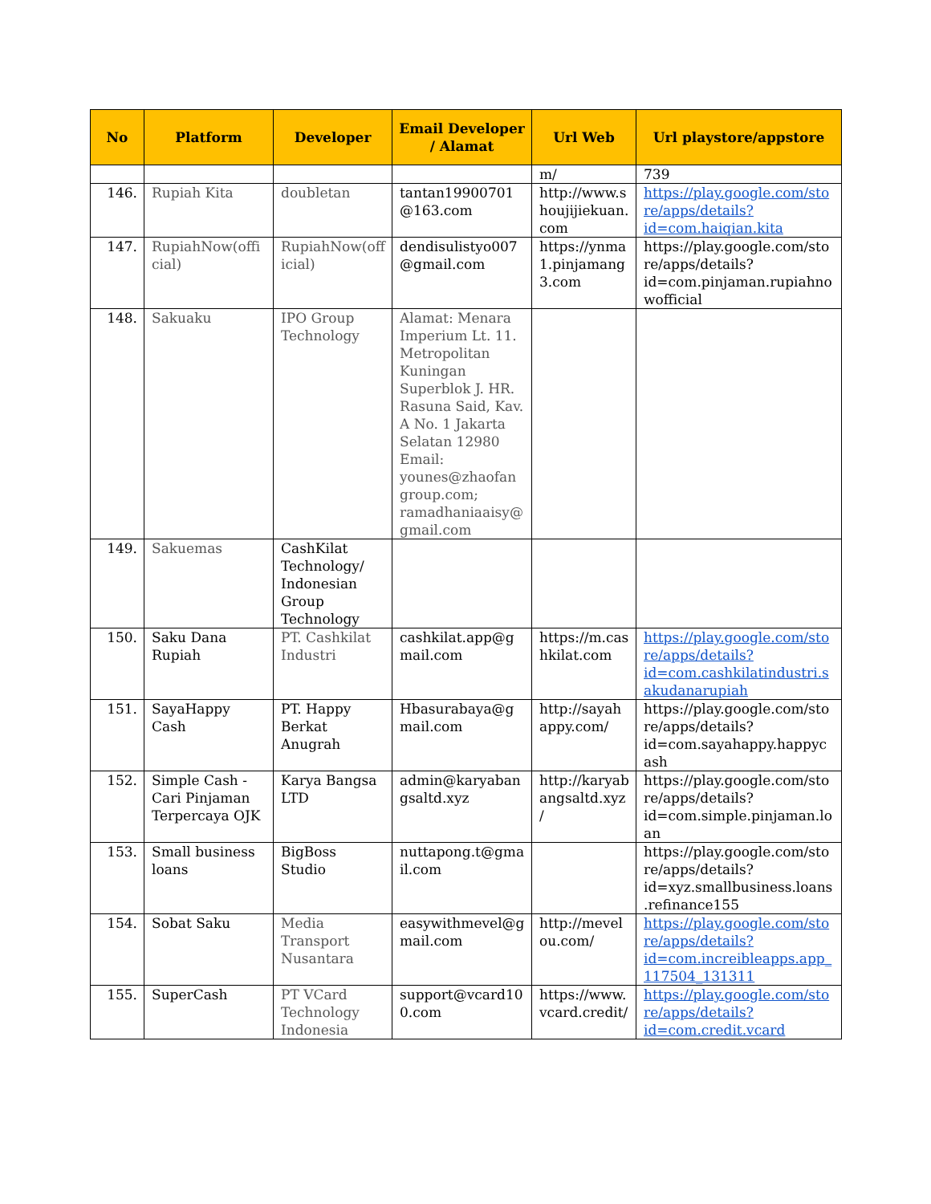| No | Platform | Developer | Email Developer / Alamat | Url Web | Url playstore/appstore |
| --- | --- | --- | --- | --- | --- |
| | | | | m/ | 739 |
| 146. | Rupiah Kita | doubletan | tantan19900701@163.com | http://www.shoujijiekuan.com | https://play.google.com/store/apps/details?id=com.haiqian.kita |
| 147. | RupiahNow(official) | RupiahNow(official) | dendisulistyo007@gmail.com | https://ynma1.pinjamang3.com | https://play.google.com/store/apps/details?id=com.pinjaman.rupiahnowofficial |
| 148. | Sakuaku | IPO Group Technology | Alamat: Menara Imperium Lt. 11. Metropolitan Kuningan Superblok J. HR. Rasuna Said, Kav. A No. 1 Jakarta Selatan 12980 Email: younes@zhaofangroup.com; ramadhaniaaisy@gmail.com | | |
| 149. | Sakuemas | CashKilat Technology/ Indonesian Group Technology | | | |
| 150. | Saku Dana Rupiah | PT. Cashkilat Industri | cashkilat.app@gmail.com | https://m.cashkilat.com | https://play.google.com/store/apps/details?id=com.cashkilatindustri.sakudanarupiah |
| 151. | SayaHappy Cash | PT. Happy Berkat Anugrah | Hbasurabaya@gmail.com | http://sayahappy.com/ | https://play.google.com/store/apps/details?id=com.sayahappy.happycash |
| 152. | Simple Cash - Cari Pinjaman Terpercaya OJK | Karya Bangsa LTD | admin@karyabangsaltd.xyz | http://karyabangsaltd.xyz/ | https://play.google.com/store/apps/details?id=com.simple.pinjaman.loan |
| 153. | Small business loans | BigBoss Studio | nuttapong.t@gmail.com | | https://play.google.com/store/apps/details?id=xyz.smallbusiness.loans.refinance155 |
| 154. | Sobat Saku | Media Transport Nusantara | easywithmevel@gmail.com | http://mevelou.com/ | https://play.google.com/store/apps/details?id=com.increibleapps.app_117504_131311 |
| 155. | SuperCash | PT VCard Technology Indonesia | support@vcard100.com | https://www.vcard.credit/ | https://play.google.com/store/apps/details?id=com.credit.vcard |